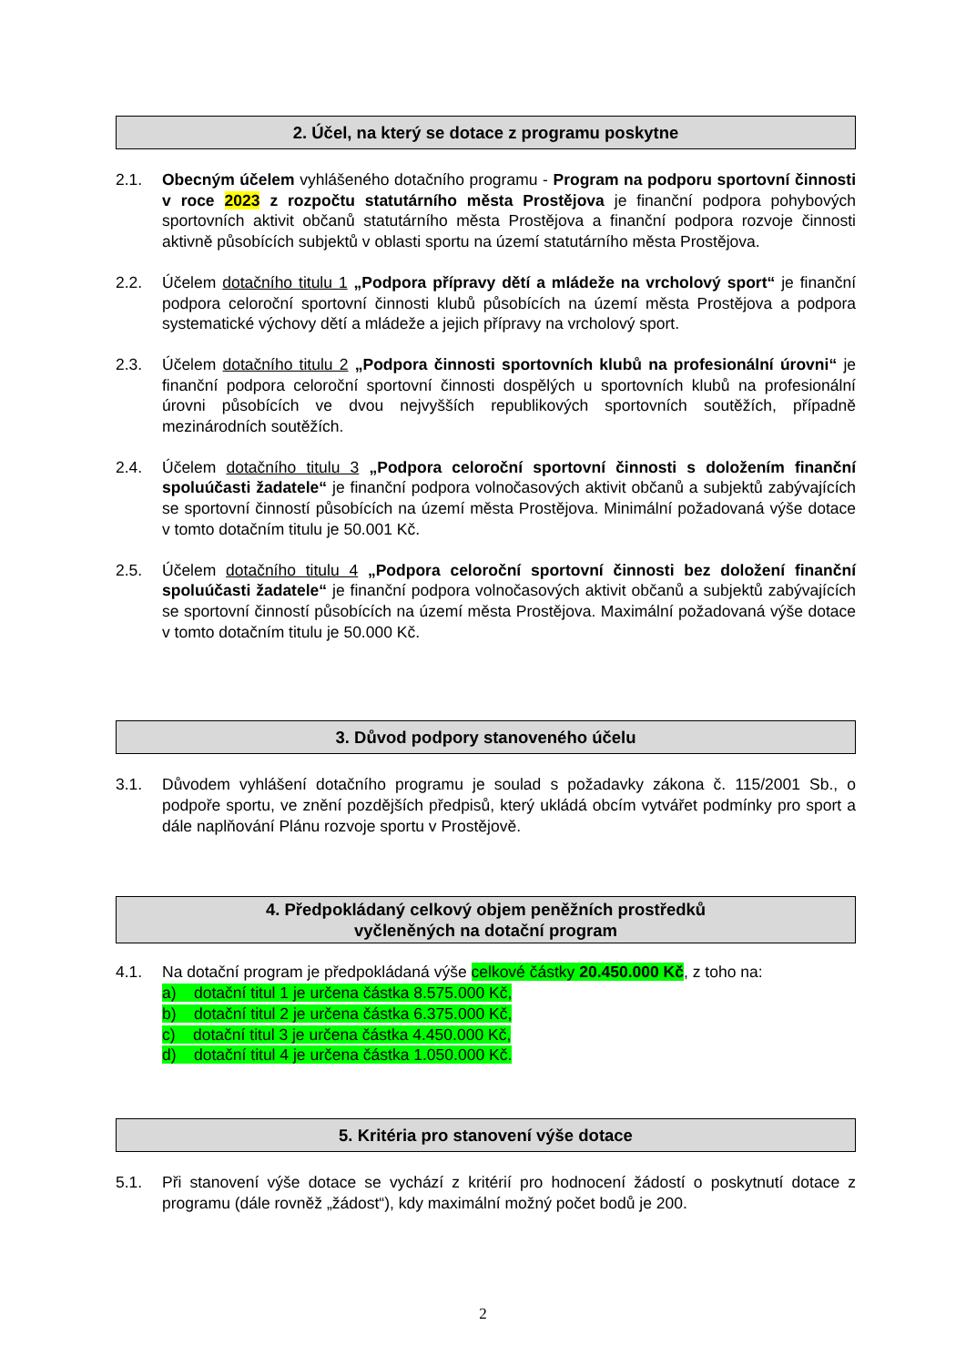2. Účel, na který se dotace z programu poskytne
2.1. Obecným účelem vyhlášeného dotačního programu - Program na podporu sportovní činnosti v roce 2023 z rozpočtu statutárního města Prostějova je finanční podpora pohybových sportovních aktivit občanů statutárního města Prostějova a finanční podpora rozvoje činnosti aktivně působících subjektů v oblasti sportu na území statutárního města Prostějova.
2.2. Účelem dotačního titulu 1 „Podpora přípravy dětí a mládeže na vrcholový sport“ je finanční podpora celoroční sportovní činnosti klubů působících na území města Prostějova a podpora systematické výchovy dětí a mládeže a jejich přípravy na vrcholový sport.
2.3. Účelem dotačního titulu 2 „Podpora činnosti sportovních klubů na profesionální úrovni“ je finanční podpora celoroční sportovní činnosti dospělých u sportovních klubů na profesionální úrovni působících ve dvou nejvyšších republikových sportovních soutěžích, případně mezinárodních soutěžích.
2.4. Účelem dotačního titulu 3 „Podpora celoroční sportovní činnosti s doložením finanční spoluúčasti žadatele“ je finanční podpora volnočasových aktivit občanů a subjektů zabývajících se sportovní činností působících na území města Prostějova. Minimální požadovaná výše dotace v tomto dotačním titulu je 50.001 Kč.
2.5. Účelem dotačního titulu 4 „Podpora celoroční sportovní činnosti bez doložení finanční spoluúčasti žadatele“ je finanční podpora volnočasových aktivit občanů a subjektů zabývajících se sportovní činností působících na území města Prostějova. Maximální požadovaná výše dotace v tomto dotačním titulu je 50.000 Kč.
3. Důvod podpory stanoveného účelu
3.1. Důvodem vyhlášení dotačního programu je soulad s požadavky zákona č. 115/2001 Sb., o podpoře sportu, ve znění pozdějších předpisů, který ukládá obcím vytvářet podmínky pro sport a dále naplňování Plánu rozvoje sportu v Prostějově.
4. Předpokládaný celkový objem peněžních prostředků
vyčleněných na dotační program
4.1. Na dotační program je předpokládaná výše celkové částky 20.450.000 Kč, z toho na:
a) dotační titul 1 je určena částka 8.575.000 Kč,
b) dotační titul 2 je určena částka 6.375.000 Kč,
c) dotační titul 3 je určena částka 4.450.000 Kč,
d) dotační titul 4 je určena částka 1.050.000 Kč.
5. Kritéria pro stanovení výše dotace
5.1. Při stanovení výše dotace se vychází z kritérií pro hodnocení žádostí o poskytnutí dotace z programu (dále rovněž „žádost“), kdy maximální možný počet bodů je 200.
2